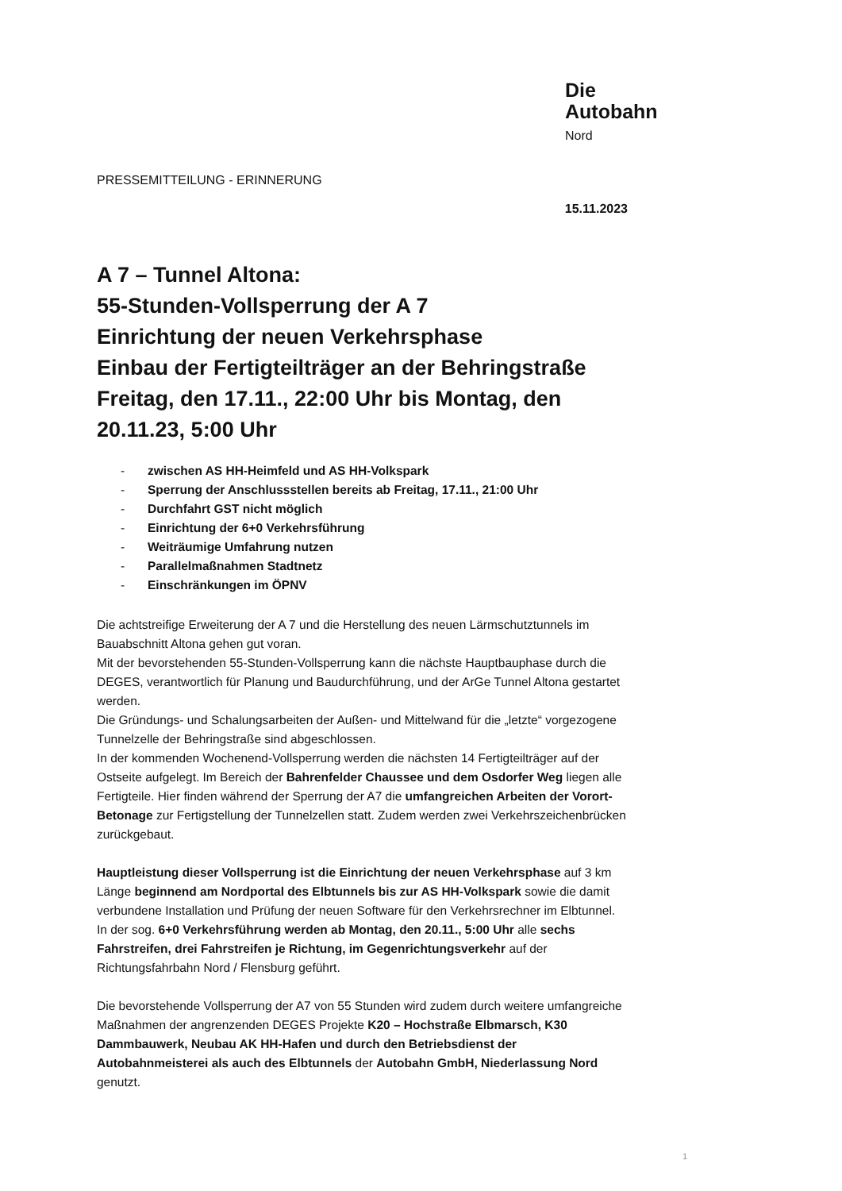Die
Autobahn
Nord
PRESSEMITTEILUNG - ERINNERUNG
15.11.2023
A 7 – Tunnel Altona:
55-Stunden-Vollsperrung der A 7
Einrichtung der neuen Verkehrsphase
Einbau der Fertigteilträger an der Behringstraße
Freitag, den 17.11., 22:00 Uhr bis Montag, den 20.11.23, 5:00 Uhr
- zwischen AS HH-Heimfeld und AS HH-Volkspark
- Sperrung der Anschlussstellen bereits ab Freitag, 17.11., 21:00 Uhr
- Durchfahrt GST nicht möglich
- Einrichtung der 6+0 Verkehrsführung
- Weiträumige Umfahrung nutzen
- Parallelmaßnahmen Stadtnetz
- Einschränkungen im ÖPNV
Die achtstreifige Erweiterung der A 7 und die Herstellung des neuen Lärmschutztunnels im Bauabschnitt Altona gehen gut voran.
Mit der bevorstehenden 55-Stunden-Vollsperrung kann die nächste Hauptbauphase durch die DEGES, verantwortlich für Planung und Baudurchführung, und der ArGe Tunnel Altona gestartet werden.
Die Gründungs- und Schalungsarbeiten der Außen- und Mittelwand für die „letzte“ vorgezogene Tunnelzelle der Behringstraße sind abgeschlossen.
In der kommenden Wochenend-Vollsperrung werden die nächsten 14 Fertigteilträger auf der Ostseite aufgelegt. Im Bereich der Bahrenfelder Chaussee und dem Osdorfer Weg liegen alle Fertigteile. Hier finden während der Sperrung der A7 die umfangreichen Arbeiten der Vorort-Betonage zur Fertigstellung der Tunnelzellen statt. Zudem werden zwei Verkehrszeichenbrücken zurückgebaut.
Hauptleistung dieser Vollsperrung ist die Einrichtung der neuen Verkehrsphase auf 3 km Länge beginnend am Nordportal des Elbtunnels bis zur AS HH-Volkspark sowie die damit verbundene Installation und Prüfung der neuen Software für den Verkehrsrechner im Elbtunnel. In der sog. 6+0 Verkehrsführung werden ab Montag, den 20.11., 5:00 Uhr alle sechs Fahrstreifen, drei Fahrstreifen je Richtung, im Gegenrichtungsverkehr auf der Richtungsfahrbahn Nord / Flensburg geführt.
Die bevorstehende Vollsperrung der A7 von 55 Stunden wird zudem durch weitere umfangreiche Maßnahmen der angrenzenden DEGES Projekte K20 – Hochstraße Elbmarsch, K30 Dammbauwerk, Neubau AK HH-Hafen und durch den Betriebsdienst der Autobahnmeisterei als auch des Elbtunnels der Autobahn GmbH, Niederlassung Nord genutzt.
1